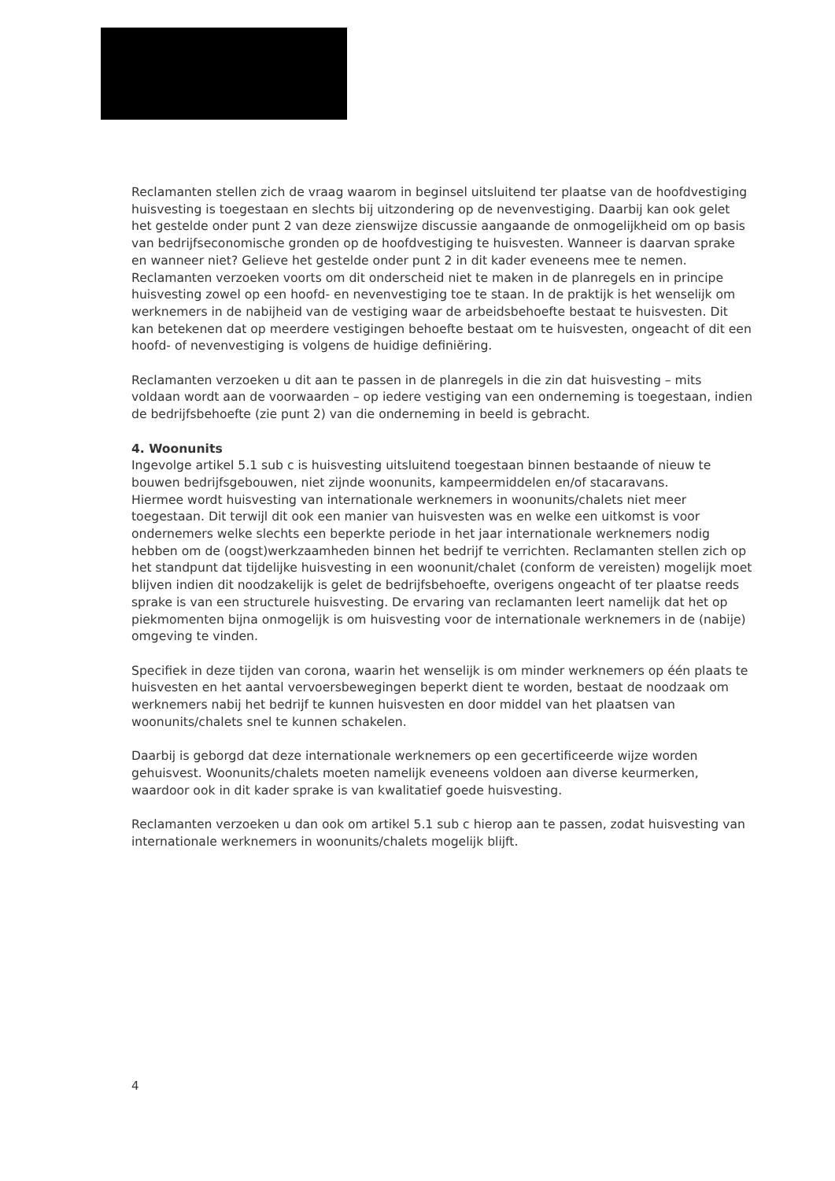Reclamanten stellen zich de vraag waarom in beginsel uitsluitend ter plaatse van de hoofdvestiging huisvesting is toegestaan en slechts bij uitzondering op de nevenvestiging. Daarbij kan ook gelet het gestelde onder punt 2 van deze zienswijze discussie aangaande de onmogelijkheid om op basis van bedrijfseconomische gronden op de hoofdvestiging te huisvesten. Wanneer is daarvan sprake en wanneer niet? Gelieve het gestelde onder punt 2 in dit kader eveneens mee te nemen. Reclamanten verzoeken voorts om dit onderscheid niet te maken in de planregels en in principe huisvesting zowel op een hoofd- en nevenvestiging toe te staan. In de praktijk is het wenselijk om werknemers in de nabijheid van de vestiging waar de arbeidsbehoefte bestaat te huisvesten. Dit kan betekenen dat op meerdere vestigingen behoefte bestaat om te huisvesten, ongeacht of dit een hoofd- of nevenvestiging is volgens de huidige definiëring.
Reclamanten verzoeken u dit aan te passen in de planregels in die zin dat huisvesting – mits voldaan wordt aan de voorwaarden – op iedere vestiging van een onderneming is toegestaan, indien de bedrijfsbehoefte (zie punt 2) van die onderneming in beeld is gebracht.
4. Woonunits
Ingevolge artikel 5.1 sub c is huisvesting uitsluitend toegestaan binnen bestaande of nieuw te bouwen bedrijfsgebouwen, niet zijnde woonunits, kampeermiddelen en/of stacaravans.
Hiermee wordt huisvesting van internationale werknemers in woonunits/chalets niet meer toegestaan. Dit terwijl dit ook een manier van huisvesten was en welke een uitkomst is voor ondernemers welke slechts een beperkte periode in het jaar internationale werknemers nodig hebben om de (oogst)werkzaamheden binnen het bedrijf te verrichten. Reclamanten stellen zich op het standpunt dat tijdelijke huisvesting in een woonunit/chalet (conform de vereisten) mogelijk moet blijven indien dit noodzakelijk is gelet de bedrijfsbehoefte, overigens ongeacht of ter plaatse reeds sprake is van een structurele huisvesting. De ervaring van reclamanten leert namelijk dat het op piekmomenten bijna onmogelijk is om huisvesting voor de internationale werknemers in de (nabije) omgeving te vinden.
Specifiek in deze tijden van corona, waarin het wenselijk is om minder werknemers op één plaats te huisvesten en het aantal vervoersbewegingen beperkt dient te worden, bestaat de noodzaak om werknemers nabij het bedrijf te kunnen huisvesten en door middel van het plaatsen van woonunits/chalets snel te kunnen schakelen.
Daarbij is geborgd dat deze internationale werknemers op een gecertificeerde wijze worden gehuisvest. Woonunits/chalets moeten namelijk eveneens voldoen aan diverse keurmerken, waardoor ook in dit kader sprake is van kwalitatief goede huisvesting.
Reclamanten verzoeken u dan ook om artikel 5.1 sub c hierop aan te passen, zodat huisvesting van internationale werknemers in woonunits/chalets mogelijk blijft.
4